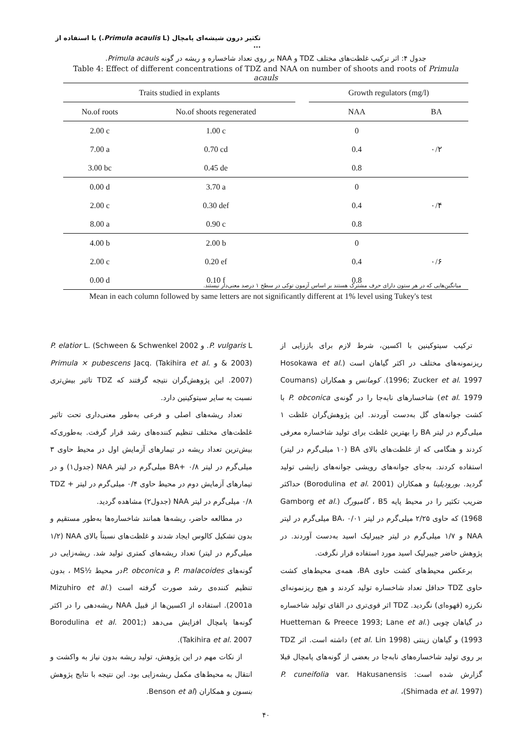تکثیر درون شیشه‌ای پامچال (Primula acaulis L.) با استفاده از ...
جدول ۴: اثر ترکیب غلظت‌های مختلف TDZ و NAA بر روی تعداد شاخساره و ریشه در گونه Primula acauls.
Table 4: Effect of different concentrations of TDZ and NAA on number of shoots and roots of Primula acauls
| Traits studied in explants | | | Growth regulators (mg/l) | |
| --- | --- | --- | --- | --- |
| No.of roots | No.of shoots regenerated | | NAA | BA |
| 2.00 c | 1.00 c | | 0 | ۰/۲ |
| 7.00 a | 0.70 cd | | 0.4 | |
| 3.00 bc | 0.45 de | | 0.8 | |
| 0.00 d | 3.70 a | | 0 | ۰/۴ |
| 2.00 c | 0.30 def | | 0.4 | |
| 8.00 a | 0.90 c | | 0.8 | |
| 4.00 b | 2.00 b | | 0 | ۰/۶ |
| 2.00 c | 0.20 ef | | 0.4 | |
| 0.00 d | 0.10 f | | 0.8 | |
میانگین‌هایی که در هر ستون دارای حرف مشترک هستند بر اساس آزمون توکی در سطح ۱ درصد معنی‌دار نیستند.
Mean in each column followed by same letters are not significantly different at 1% level using Tukey's test
ترکیب سیتوکینین با اکسین، شرط لازم برای باززایی از ریزنمونه‌های مختلف در اکثر گیاهان است (Hosokawa et al. 1996; Zucker et al. 1997). کومانس و همکاران (Coumans et al. 1979) شاخسارهای نابه‌جا را در گونه‌ی P. obconica با کشت جوانه‌های گل به‌دست آوردند. این پژوهش‌گران غلظت ۱ میلی‌گرم در لیتر BA را بهترین غلظت برای تولید شاخساره معرفی کردند و هنگامی که از غلظت‌های بالای BA (۱۰ میلی‌گرم در لیتر) استفاده کردند. به‌جای جوانه‌های رویشی جوانه‌های زایشی تولید گردید. بورودیلینا و همکاران (Borodulina et al. 2001) حداکثر ضریب تکثیر را در محیط پایه B5 ، گامبورگ (Gamborg et al. 1968) که حاوی ۲/۲۵ میلی‌گرم در لیتر BA، ۰/۰۱ میلی‌گرم در لیتر NAA و ۱/۷ میلی‌گرم در لیتر جیبرلیک اسید به‌دست آوردند. در پژوهش حاضر جیبرلیک اسید مورد استفاده قرار نگرفت.
برعکس محیط‌های کشت حاوی BA، همه‌ی محیط‌های کشت حاوی TDZ حداقل تعداد شاخساره تولید کردند و هیچ ریزنمونه‌ای نکرزه (قهوه‌ای) نگردید. TDZ اثر قوی‌تری در القای تولید شاخساره در گیاهان چوبی (Huetteman & Preece 1993; Lane et al. 1993) و گیاهان زینتی (et al. Lin 1998) داشته است. اثر TDZ بر روی تولید شاخساره‌های نابه‌جا در بعضی از گونه‌های پامچال قبلا گزارش شده است: P. cuneifolia var. Hakusanensis (Shimada et al. 1997)،
P. vulgaris L. و P. elatior L. (Schween & Schwenkel 2002 & 2003) و Primula × pubescens Jacq. (Takihira et al. 2007). این پژوهش‌گران نتیجه گرفتند که TDZ تاثیر بیش‌تری نسبت به سایر سیتوکینین دارد.
تعداد ریشه‌های اصلی و فرعی به‌طور معنی‌داری تحت تاثیر غلظت‌های مختلف تنظیم کننده‌های رشد قرار گرفت. به‌طوری‌که بیش‌ترین تعداد ریشه در تیمارهای آزمایش اول در محیط حاوی ۳ میلی‌گرم در لیتر BA+ ۰/۸ میلی‌گرم در لیتر NAA (جدول۱) و در تیمارهای آزمایش دوم در محیط حاوی ۰/۴ میلی‌گرم در لیتر TDZ + ۰/۸ میلی‌گرم در لیتر NAA (جدول۲) مشاهده گردید.
در مطالعه حاضر، ریشه‌ها همانند شاخساره‌ها به‌طور مستقیم و بدون تشکیل کالوس ایجاد شدند و غلظت‌های نسبتاً بالای NAA (۱/۲ میلی‌گرم در لیتر) تعداد ریشه‌های کمتری تولید شد. ریشه‌زایی در گونه‌های P. malacoides و P. obconicaدر محیط ½MS ، بدون تنظیم کننده‌ی رشد صورت گرفته است (Mizuhiro et al. 2001a). استفاده از اکسین‌ها از قبیل NAA ریشه‌دهی را در اکثر گونه‌ها پامچال افزایش می‌دهد (Borodulina et al. 2001; Takihira et al. 2007).
از نکات مهم در این پژوهش، تولید ریشه بدون نیاز به واکشت و انتقال به محیط‌های مکمل ریشه‌زایی بود. این نتیجه با نتایج پژوهش بنسون و همکاران (Benson et al.
۴۰